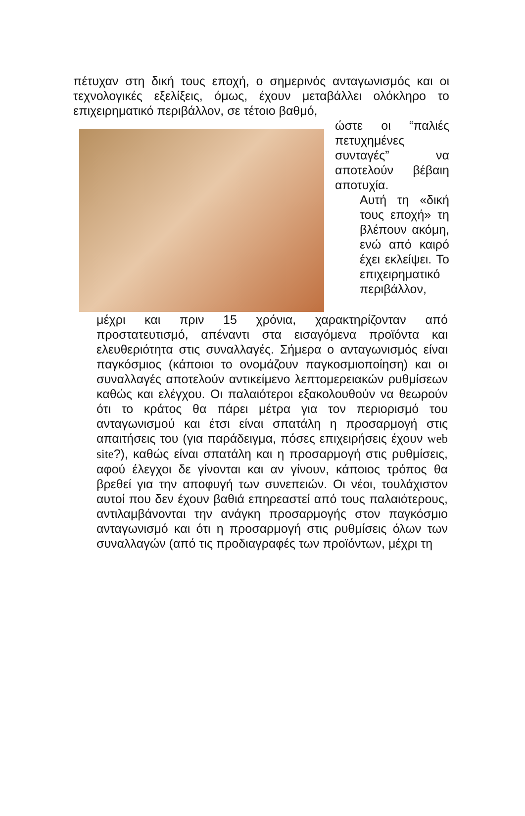πέτυχαν στη δική τους εποχή, ο σημερινός ανταγωνισμός και οι τεχνολογικές εξελίξεις, όμως, έχουν μεταβάλλει ολόκληρο το επιχειρηματικό περιβάλλον, σε τέτοιο βαθμό,
ώστε οι “παλιές πετυχημένες συνταγές” να αποτελούν βέβαιη αποτυχία.
Αυτή τη «δική τους εποχή» τη βλέπουν ακόμη, ενώ από καιρό έχει εκλείψει. Το επιχειρηματικό περιβάλλον,
μέχρι και πριν 15 χρόνια, χαρακτηρίζονταν από προστατευτισμό, απέναντι στα εισαγόμενα προϊόντα και ελευθεριότητα στις συναλλαγές. Σήμερα ο ανταγωνισμός είναι παγκόσμιος (κάποιοι το ονομάζουν παγκοσμιοποίηση) και οι συναλλαγές αποτελούν αντικείμενο λεπτομερειακών ρυθμίσεων καθώς και ελέγχου. Οι παλαιότεροι εξακολουθούν να θεωρούν ότι το κράτος θα πάρει μέτρα για τον περιορισμό του ανταγωνισμού και έτσι είναι σπατάλη η προσαρμογή στις απαιτήσεις του (για παράδειγμα, πόσες επιχειρήσεις έχουν web site?), καθώς είναι σπατάλη και η προσαρμογή στις ρυθμίσεις, αφού έλεγχοι δε γίνονται και αν γίνουν, κάποιος τρόπος θα βρεθεί για την αποφυγή των συνεπειών. Οι νέοι, τουλάχιστον αυτοί που δεν έχουν βαθιά επηρεαστεί από τους παλαιότερους, αντιλαμβάνονται την ανάγκη προσαρμογής στον παγκόσμιο ανταγωνισμό και ότι η προσαρμογή στις ρυθμίσεις όλων των συναλλαγών (από τις προδιαγραφές των προϊόντων, μέχρι τη